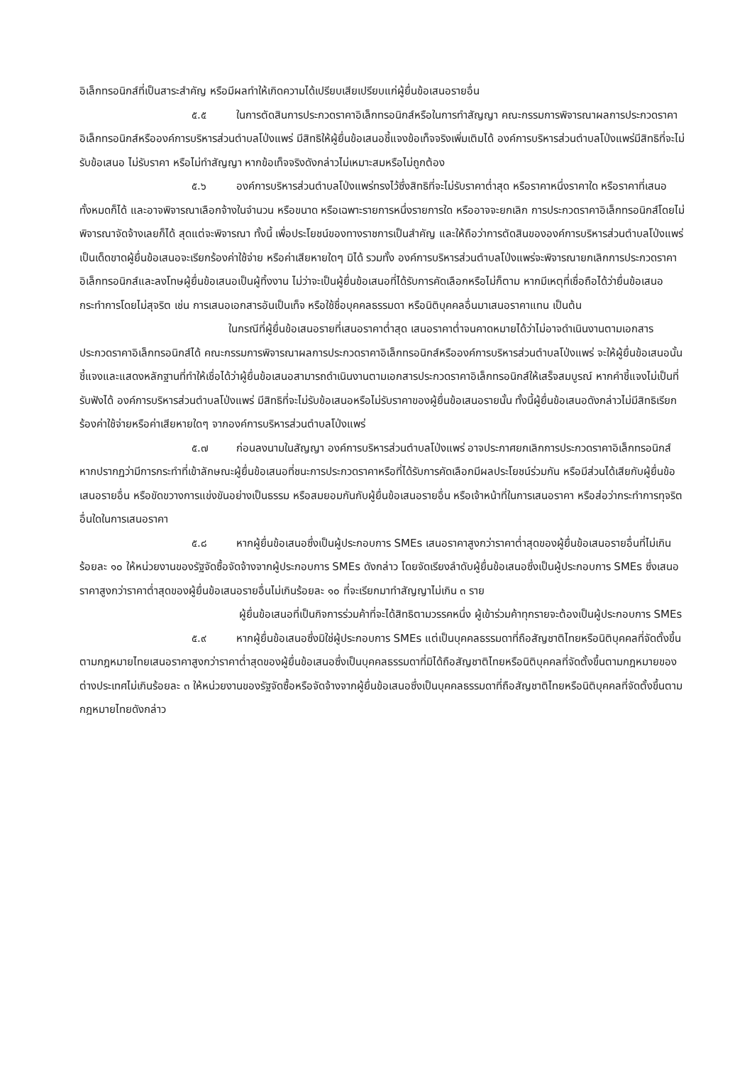อิเล็กทรอนิกส์ที่เป็นสาระสำคัญ หรือมีผลทำให้เกิดความได้เปรียบเสียเปรียบแก่ผู้ยื่นข้อเสนอรายอื่น
๕.๕ ในการตัดสินการประกวดราคาอิเล็กทรอนิกส์หรือในการทำสัญญา คณะกรรมการพิจารณาผลการประกวดราคาอิเล็กทรอนิกส์หรือองค์การบริหารส่วนตำบลโป่งแพร่ มีสิทธิให้ผู้ยื่นข้อเสนอชี้แจงข้อเท็จจริงเพิ่มเติมได้ องค์การบริหารส่วนตำบลโป่งแพร่มีสิทธิที่จะไม่รับข้อเสนอ ไม่รับราคา หรือไม่ทำสัญญา หากข้อเท็จจริงดังกล่าวไม่เหมาะสมหรือไม่ถูกต้อง
๕.๖ องค์การบริหารส่วนตำบลโป่งแพร่ทรงไว้ซึ่งสิทธิที่จะไม่รับราคาต่ำสุด หรือราคาหนึ่งราคาใด หรือราคาที่เสนอทั้งหมดก็ได้ และอาจพิจารณาเลือกจ้างในจำนวน หรือขนาด หรือเฉพาะรายการหนึ่งรายการใด หรืออาจจะยกเลิก การประกวดราคาอิเล็กทรอนิกส์โดยไม่พิจารณาจัดจ้างเลยก็ได้ สุดแต่จะพิจารณา ทั้งนี้ เพื่อประโยชน์ของทางราชการเป็นสำคัญ และให้ถือว่าการตัดสินขององค์การบริหารส่วนตำบลโป่งแพร่เป็นเด็ดขาดผู้ยื่นข้อเสนอจะเรียกร้องค่าใช้จ่าย หรือค่าเสียหายใดๆ มิได้ รวมทั้ง องค์การบริหารส่วนตำบลโป่งแพร่จะพิจารณายกเลิกการประกวดราคาอิเล็กทรอนิกส์และลงโทษผู้ยื่นข้อเสนอเป็นผู้ทิ้งงาน ไม่ว่าจะเป็นผู้ยื่นข้อเสนอที่ได้รับการคัดเลือกหรือไม่ก็ตาม หากมีเหตุที่เชื่อถือได้ว่ายื่นข้อเสนอกระทำการโดยไม่สุจริต เช่น การเสนอเอกสารอันเป็นเท็จ หรือใช้ชื่อบุคคลธรรมดา หรือนิติบุคคลอื่นมาเสนอราคาแทน เป็นต้น
ในกรณีที่ผู้ยื่นข้อเสนอรายที่เสนอราคาต่ำสุด เสนอราคาต่ำจนคาดหมายได้ว่าไม่อาจดำเนินงานตามเอกสารประกวดราคาอิเล็กทรอนิกส์ได้ คณะกรรมการพิจารณาผลการประกวดราคาอิเล็กทรอนิกส์หรือองค์การบริหารส่วนตำบลโป่งแพร่ จะให้ผู้ยื่นข้อเสนอนั้นชี้แจงและแสดงหลักฐานที่ทำให้เชื่อได้ว่าผู้ยื่นข้อเสนอสามารถดำเนินงานตามเอกสารประกวดราคาอิเล็กทรอนิกส์ให้เสร็จสมบูรณ์ หากคำชี้แจงไม่เป็นที่รับฟังได้ องค์การบริหารส่วนตำบลโป่งแพร่ มีสิทธิที่จะไม่รับข้อเสนอหรือไม่รับราคาของผู้ยื่นข้อเสนอรายนั้น ทั้งนี้ผู้ยื่นข้อเสนอดังกล่าวไม่มีสิทธิเรียกร้องค่าใช้จ่ายหรือค่าเสียหายใดๆ จากองค์การบริหารส่วนตำบลโป่งแพร่
๕.๗ ก่อนลงนามในสัญญา องค์การบริหารส่วนตำบลโป่งแพร่ อาจประกาศยกเลิกการประกวดราคาอิเล็กทรอนิกส์ หากปรากฏว่ามีการกระทำที่เข้าลักษณะผู้ยื่นข้อเสนอที่ชนะการประกวดราคาหรือที่ได้รับการคัดเลือกมีผลประโยชน์ร่วมกัน หรือมีส่วนได้เสียกับผู้ยื่นข้อเสนอรายอื่น หรือขัดขวางการแข่งขันอย่างเป็นธรรม หรือสมยอมกันกับผู้ยื่นข้อเสนอรายอื่น หรือเจ้าหน้าที่ในการเสนอราคา หรือส่อว่ากระทำการทุจริตอื่นใดในการเสนอราคา
๕.๘ หากผู้ยื่นข้อเสนอซึ่งเป็นผู้ประกอบการ SMEs เสนอราคาสูงกว่าราคาต่ำสุดของผู้ยื่นข้อเสนอรายอื่นที่ไม่เกินร้อยละ ๑๐ ให้หน่วยงานของรัฐจัดซื้อจัดจ้างจากผู้ประกอบการ SMEs ดังกล่าว โดยจัดเรียงลำดับผู้ยื่นข้อเสนอซึ่งเป็นผู้ประกอบการ SMEs ซึ่งเสนอราคาสูงกว่าราคาต่ำสุดของผู้ยื่นข้อเสนอรายอื่นไม่เกินร้อยละ ๑๐ ที่จะเรียกมาทำสัญญาไม่เกิน ๓ ราย
ผู้ยื่นข้อเสนอที่เป็นกิจการร่วมค้าที่จะได้สิทธิตามวรรคหนึ่ง ผู้เข้าร่วมค้าทุกรายจะต้องเป็นผู้ประกอบการ SMEs
๕.๙ หากผู้ยื่นข้อเสนอซึ่งมิใช่ผู้ประกอบการ SMEs แต่เป็นบุคคลธรรมดาที่ถือสัญชาติไทยหรือนิติบุคคลที่จัดตั้งขึ้นตามกฎหมายไทยเสนอราคาสูงกว่าราคาต่ำสุดของผู้ยื่นข้อเสนอซึ่งเป็นบุคคลธรรมดาที่มิได้ถือสัญชาติไทยหรือนิติบุคคลที่จัดตั้งขึ้นตามกฎหมายของต่างประเทศไม่เกินร้อยละ ๓ ให้หน่วยงานของรัฐจัดซื้อหรือจัดจ้างจากผู้ยื่นข้อเสนอซึ่งเป็นบุคคลธรรมดาที่ถือสัญชาติไทยหรือนิติบุคคลที่จัดตั้งขึ้นตามกฎหมายไทยดังกล่าว